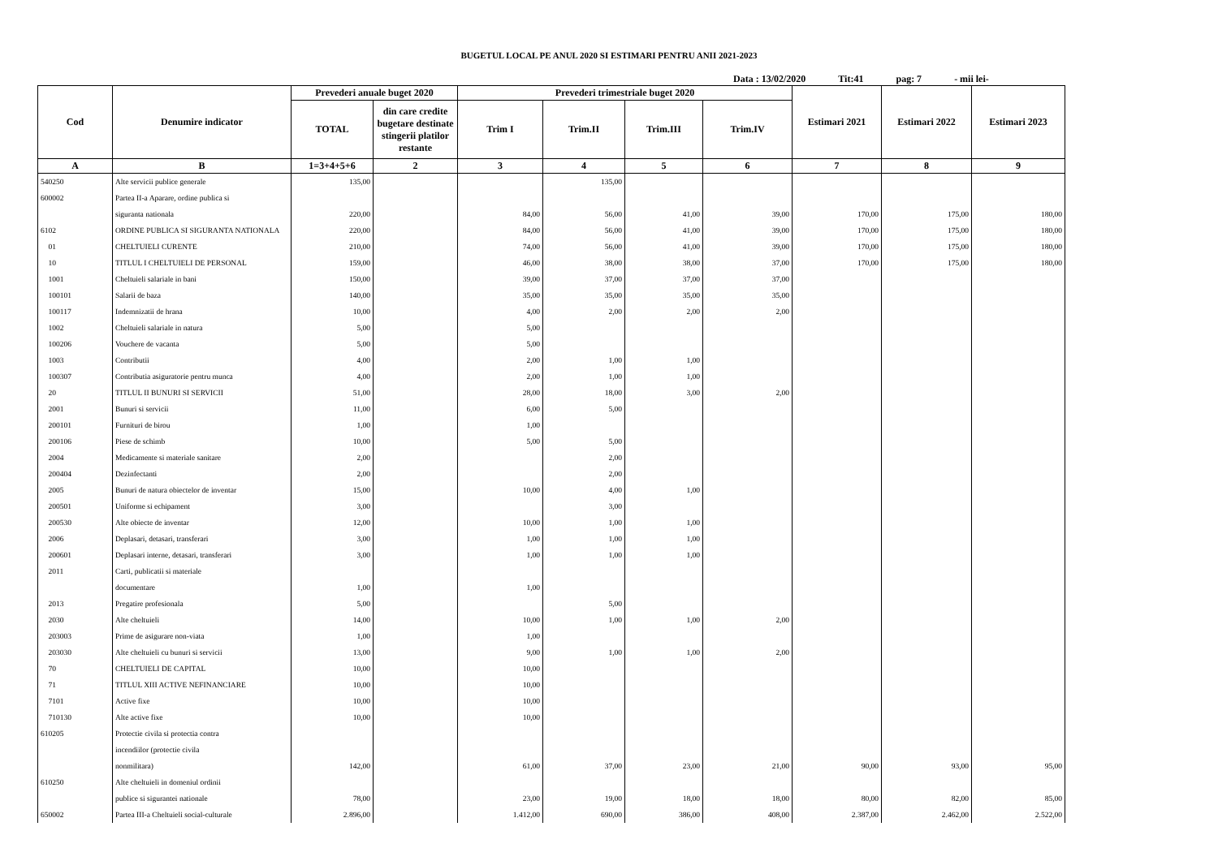BUGETUL LOCAL PE ANUL 2020 SI ESTIMARI PENTRU ANII 2021-2023
Data : 13/02/2020 Tit:41 pag: 7 - mii lei-
| Cod | Denumire indicator | Prevederi anuale buget 2020 | | Prevederi trimestriale buget 2020 | | | | Estimari 2021 | Estimari 2022 | Estimari 2023 |
| --- | --- | --- | --- | --- | --- | --- | --- | --- | --- | --- |
| | | TOTAL | din care credite bugetare destinate stingerii platilor restante | Trim I | Trim.II | Trim.III | Trim.IV | | | |
| A | B | 1=3+4+5+6 | 2 | 3 | 4 | 5 | 6 | 7 | 8 | 9 |
| 540250 | Alte servicii publice generale | 135,00 | | | 135,00 | | | | | |
| 600002 | Partea II-a Aparare, ordine publica si | | | | | | | | | |
| | siguranta nationala | 220,00 | | 84,00 | 56,00 | 41,00 | 39,00 | 170,00 | 175,00 | 180,00 |
| 6102 | ORDINE PUBLICA SI SIGURANTA NATIONALA | 220,00 | | 84,00 | 56,00 | 41,00 | 39,00 | 170,00 | 175,00 | 180,00 |
| 01 | CHELTUIELI CURENTE | 210,00 | | 74,00 | 56,00 | 41,00 | 39,00 | 170,00 | 175,00 | 180,00 |
| 10 | TITLUL I CHELTUIELI DE PERSONAL | 159,00 | | 46,00 | 38,00 | 38,00 | 37,00 | 170,00 | 175,00 | 180,00 |
| 1001 | Cheltuieli salariale in bani | 150,00 | | 39,00 | 37,00 | 37,00 | 37,00 | | | |
| 100101 | Salarii de baza | 140,00 | | 35,00 | 35,00 | 35,00 | 35,00 | | | |
| 100117 | Indemnizatii de hrana | 10,00 | | 4,00 | 2,00 | 2,00 | 2,00 | | | |
| 1002 | Cheltuieli salariale in natura | 5,00 | | 5,00 | | | | | | |
| 100206 | Vouchere de vacanta | 5,00 | | 5,00 | | | | | | |
| 1003 | Contributii | 4,00 | | 2,00 | 1,00 | 1,00 | | | | |
| 100307 | Contributia asiguratorie pentru munca | 4,00 | | 2,00 | 1,00 | 1,00 | | | | |
| 20 | TITLUL II BUNURI SI SERVICII | 51,00 | | 28,00 | 18,00 | 3,00 | 2,00 | | | |
| 2001 | Bunuri si servicii | 11,00 | | 6,00 | 5,00 | | | | | |
| 200101 | Furnituri de birou | 1,00 | | 1,00 | | | | | | |
| 200106 | Piese de schimb | 10,00 | | 5,00 | 5,00 | | | | | |
| 2004 | Medicamente si materiale sanitare | 2,00 | | | 2,00 | | | | | |
| 200404 | Dezinfectanti | 2,00 | | | 2,00 | | | | | |
| 2005 | Bunuri de natura obiectelor de inventar | 15,00 | | 10,00 | 4,00 | 1,00 | | | | |
| 200501 | Uniforme si echipament | 3,00 | | | 3,00 | | | | | |
| 200530 | Alte obiecte de inventar | 12,00 | | 10,00 | 1,00 | 1,00 | | | | |
| 2006 | Deplasari, detasari, transferari | 3,00 | | 1,00 | 1,00 | 1,00 | | | | |
| 200601 | Deplasari interne, detasari, transferari | 3,00 | | 1,00 | 1,00 | 1,00 | | | | |
| 2011 | Carti, publicatii si materiale | | | | | | | | | |
| | documentare | 1,00 | | 1,00 | | | | | | |
| 2013 | Pregatire profesionala | 5,00 | | | 5,00 | | | | | |
| 2030 | Alte cheltuieli | 14,00 | | 10,00 | 1,00 | 1,00 | 2,00 | | | |
| 203003 | Prime de asigurare non-viata | 1,00 | | 1,00 | | | | | | |
| 203030 | Alte cheltuieli cu bunuri si servicii | 13,00 | | 9,00 | 1,00 | 1,00 | 2,00 | | | |
| 70 | CHELTUIELI DE CAPITAL | 10,00 | | 10,00 | | | | | | |
| 71 | TITLUL XIII ACTIVE NEFINANCIARE | 10,00 | | 10,00 | | | | | | |
| 7101 | Active fixe | 10,00 | | 10,00 | | | | | | |
| 710130 | Alte active fixe | 10,00 | | 10,00 | | | | | | |
| 610205 | Protectie civila si protectia contra | | | | | | | | | |
| | incendiilor (protectie civila | | | | | | | | | |
| | nonmilitara) | 142,00 | | 61,00 | 37,00 | 23,00 | 21,00 | 90,00 | 93,00 | 95,00 |
| 610250 | Alte cheltuieli in domeniul ordinii | | | | | | | | | |
| | publice si sigurantei nationale | 78,00 | | 23,00 | 19,00 | 18,00 | 18,00 | 80,00 | 82,00 | 85,00 |
| 650002 | Partea III-a Cheltuieli social-culturale | 2.896,00 | | 1.412,00 | 690,00 | 386,00 | 408,00 | 2.387,00 | 2.462,00 | 2.522,00 |